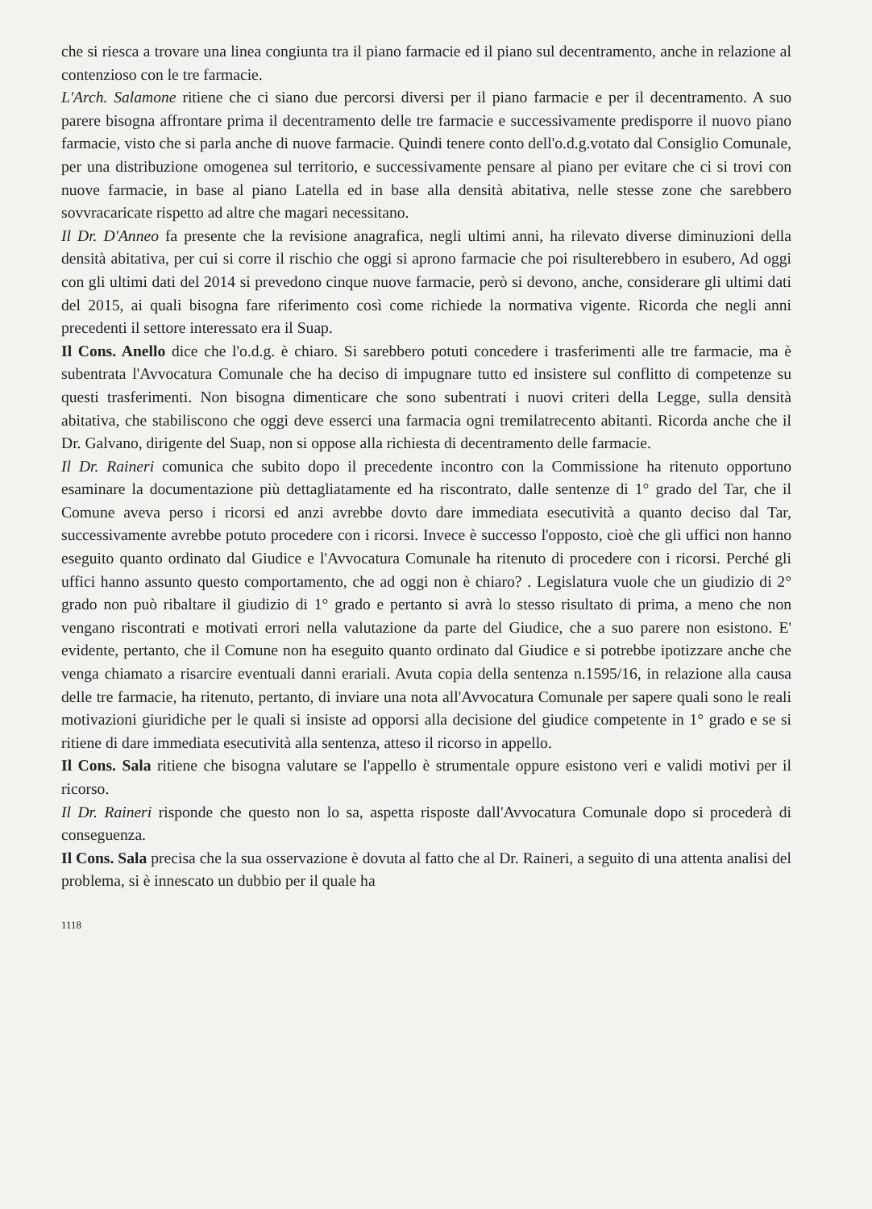che si riesca a trovare una linea congiunta tra il piano farmacie ed il piano sul decentramento, anche in relazione al contenzioso con le tre farmacie.
L'Arch. Salamone ritiene che ci siano due percorsi diversi per il piano farmacie e per il decentramento. A suo parere bisogna affrontare prima il decentramento delle tre farmacie e successivamente predisporre il nuovo piano farmacie, visto che si parla anche di nuove farmacie. Quindi tenere conto dell'o.d.g.votato dal Consiglio Comunale, per una distribuzione omogenea sul territorio, e successivamente pensare al piano per evitare che ci si trovi con nuove farmacie, in base al piano Latella ed in base alla densità abitativa, nelle stesse zone che sarebbero sovvracaricate rispetto ad altre che magari necessitano.
Il Dr. D'Anneo fa presente che la revisione anagrafica, negli ultimi anni, ha rilevato diverse diminuzioni della densità abitativa, per cui si corre il rischio che oggi si aprono farmacie che poi risulterebbero in esubero, Ad oggi con gli ultimi dati del 2014 si prevedono cinque nuove farmacie, però si devono, anche, considerare gli ultimi dati del 2015, ai quali bisogna fare riferimento così come richiede la normativa vigente. Ricorda che negli anni precedenti il settore interessato era il Suap.
Il Cons. Anello dice che l'o.d.g. è chiaro. Si sarebbero potuti concedere i trasferimenti alle tre farmacie, ma è subentrata l'Avvocatura Comunale che ha deciso di impugnare tutto ed insistere sul conflitto di competenze su questi trasferimenti. Non bisogna dimenticare che sono subentrati i nuovi criteri della Legge, sulla densità abitativa, che stabiliscono che oggi deve esserci una farmacia ogni tremilatrecento abitanti. Ricorda anche che il Dr. Galvano, dirigente del Suap, non si oppose alla richiesta di decentramento delle farmacie.
Il Dr. Raineri comunica che subito dopo il precedente incontro con la Commissione ha ritenuto opportuno esaminare la documentazione più dettagliatamente ed ha riscontrato, dalle sentenze di 1° grado del Tar, che il Comune aveva perso i ricorsi ed anzi avrebbe dovto dare immediata esecutività a quanto deciso dal Tar, successivamente avrebbe potuto procedere con i ricorsi. Invece è successo l'opposto, cioè che gli uffici non hanno eseguito quanto ordinato dal Giudice e l'Avvocatura Comunale ha ritenuto di procedere con i ricorsi. Perché gli uffici hanno assunto questo comportamento, che ad oggi non è chiaro? . Legislatura vuole che un giudizio di 2° grado non può ribaltare il giudizio di 1° grado e pertanto si avrà lo stesso risultato di prima, a meno che non vengano riscontrati e motivati errori nella valutazione da parte del Giudice, che a suo parere non esistono. E' evidente, pertanto, che il Comune non ha eseguito quanto ordinato dal Giudice e si potrebbe ipotizzare anche che venga chiamato a risarcire eventuali danni erariali. Avuta copia della sentenza n.1595/16, in relazione alla causa delle tre farmacie, ha ritenuto, pertanto, di inviare una nota all'Avvocatura Comunale per sapere quali sono le reali motivazioni giuridiche per le quali si insiste ad opporsi alla decisione del giudice competente in 1° grado e se si ritiene di dare immediata esecutività alla sentenza, atteso il ricorso in appello.
Il Cons. Sala ritiene che bisogna valutare se l'appello è strumentale oppure esistono veri e validi motivi per il ricorso.
Il Dr. Raineri risponde che questo non lo sa, aspetta risposte dall'Avvocatura Comunale dopo si procederà di conseguenza.
Il Cons. Sala precisa che la sua osservazione è dovuta al fatto che al Dr. Raineri, a seguito di una attenta analisi del problema, si è innescato un dubbio per il quale ha
1118